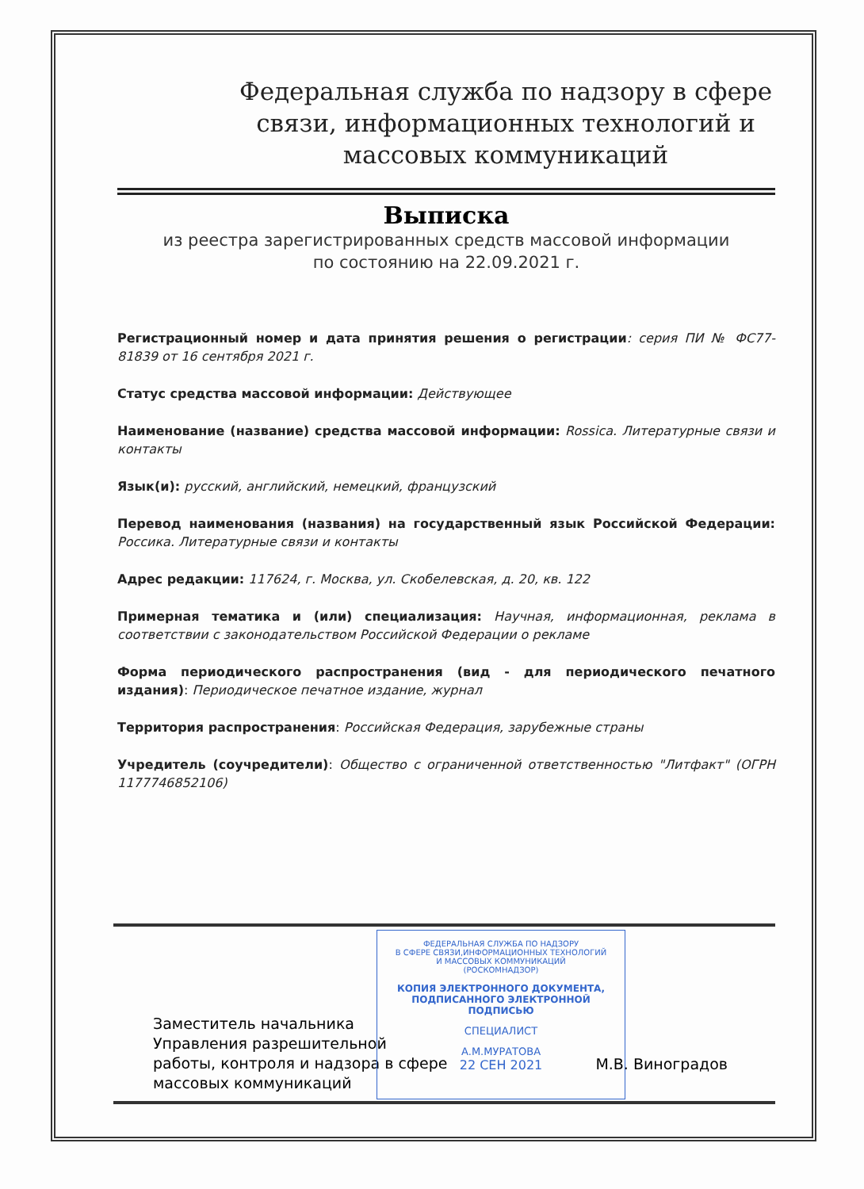Федеральная служба по надзору в сфере связи, информационных технологий и массовых коммуникаций
Выписка
из реестра зарегистрированных средств массовой информации
по состоянию на 22.09.2021 г.
Регистрационный номер и дата принятия решения о регистрации: серия ПИ № ФС77-81839 от 16 сентября 2021 г.
Статус средства массовой информации: Действующее
Наименование (название) средства массовой информации: Rossica. Литературные связи и контакты
Язык(и): русский, английский, немецкий, французский
Перевод наименования (названия) на государственный язык Российской Федерации: Россика. Литературные связи и контакты
Адрес редакции: 117624, г. Москва, ул. Скобелевская, д. 20, кв. 122
Примерная тематика и (или) специализация: Научная, информационная, реклама в соответствии с законодательством Российской Федерации о рекламе
Форма периодического распространения (вид - для периодического печатного издания): Периодическое печатное издание, журнал
Территория распространения: Российская Федерация, зарубежные страны
Учредитель (соучредители): Общество с ограниченной ответственностью "Литфакт" (ОГРН 1177746852106)
Заместитель начальника
Управления разрешительной
работы, контроля и надзора в сфере
массовых коммуникаций
ФЕДЕРАЛЬНАЯ СЛУЖБА ПО НАДЗОРУ
В СФЕРЕ СВЯЗИ,ИНФОРМАЦИОННЫХ ТЕХНОЛОГИЙ
И МАССОВЫХ КОММУНИКАЦИЙ
(РОСКОМНАДЗОР)
КОПИЯ ЭЛЕКТРОННОГО ДОКУМЕНТА,
ПОДПИСАННОГО ЭЛЕКТРОННОЙ ПОДПИСЬЮ
СПЕЦИАЛИСТ
А.М.МУРАТОВА
22 СЕН 2021
М.В. Виноградов